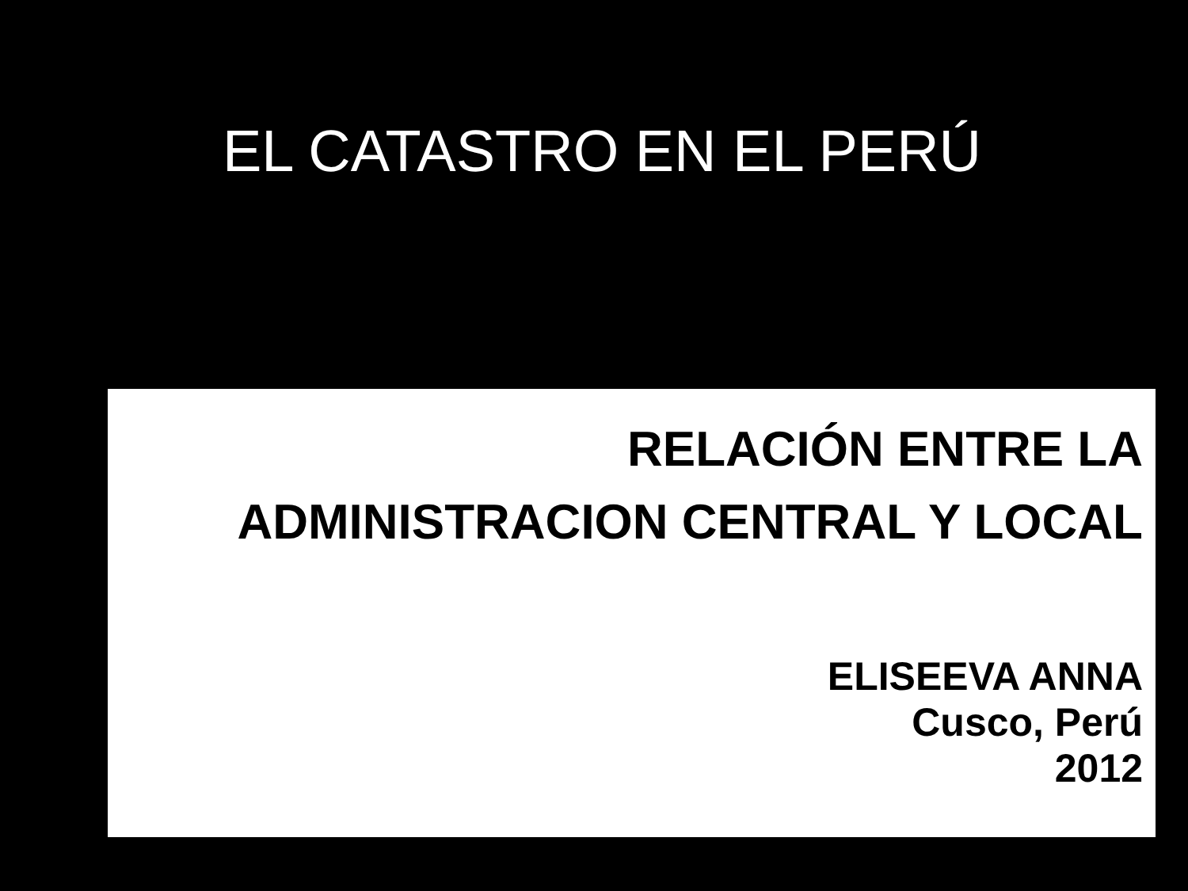EL CATASTRO EN EL PERÚ
RELACIÓN ENTRE LA
ADMINISTRACION CENTRAL Y LOCAL
ELISEEVA ANNA
Cusco, Perú
2012